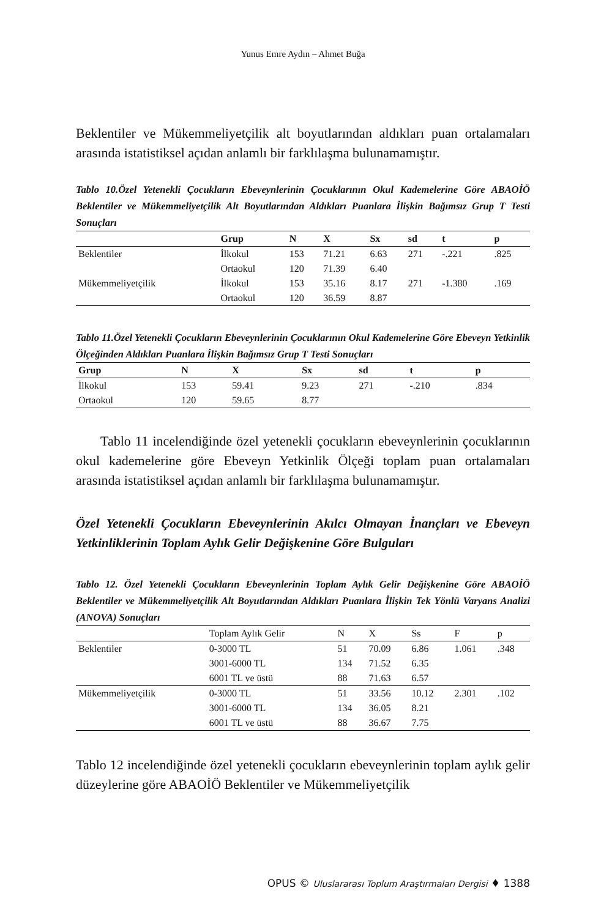Yunus Emre Aydın – Ahmet Buğa
Beklentiler ve Mükemmeliyetçilik alt boyutlarından aldıkları puan ortalamaları arasında istatistiksel açıdan anlamlı bir farklılaşma bulunamamıştır.
Tablo 10.Özel Yetenekli Çocukların Ebeveynlerinin Çocuklarının Okul Kademelerine Göre ABAOİÖ Beklentiler ve Mükemmeliyetçilik Alt Boyutlarından Aldıkları Puanlara İlişkin Bağımsız Grup T Testi Sonuçları
| | Grup | N | X | Sx | sd | t | p |
| --- | --- | --- | --- | --- | --- | --- | --- |
| Beklentiler | İlkokul | 153 | 71.21 | 6.63 | 271 | -.221 | .825 |
| | Ortaokul | 120 | 71.39 | 6.40 | | | |
| Mükemmeliyetçilik | İlkokul | 153 | 35.16 | 8.17 | 271 | -1.380 | .169 |
| | Ortaokul | 120 | 36.59 | 8.87 | | | |
Tablo 11.Özel Yetenekli Çocukların Ebeveynlerinin Çocuklarının Okul Kademelerine Göre Ebeveyn Yetkinlik Ölçeğinden Aldıkları Puanlara İlişkin Bağımsız Grup T Testi Sonuçları
| Grup | N | X | Sx | sd | t | p |
| --- | --- | --- | --- | --- | --- | --- |
| İlkokul | 153 | 59.41 | 9.23 | 271 | -.210 | .834 |
| Ortaokul | 120 | 59.65 | 8.77 | | | |
Tablo 11 incelendiğinde özel yetenekli çocukların ebeveynlerinin çocuklarının okul kademelerine göre Ebeveyn Yetkinlik Ölçeği toplam puan ortalamaları arasında istatistiksel açıdan anlamlı bir farklılaşma bulunamamıştır.
Özel Yetenekli Çocukların Ebeveynlerinin Akılcı Olmayan İnançları ve Ebeveyn Yetkinliklerinin Toplam Aylık Gelir Değişkenine Göre Bulguları
Tablo 12. Özel Yetenekli Çocukların Ebeveynlerinin Toplam Aylık Gelir Değişkenine Göre ABAOİÖ Beklentiler ve Mükemmeliyetçilik Alt Boyutlarından Aldıkları Puanlara İlişkin Tek Yönlü Varyans Analizi (ANOVA) Sonuçları
| | Toplam Aylık Gelir | N | X | Ss | F | p |
| --- | --- | --- | --- | --- | --- | --- |
| Beklentiler | 0-3000 TL | 51 | 70.09 | 6.86 | 1.061 | .348 |
| | 3001-6000 TL | 134 | 71.52 | 6.35 | | |
| | 6001 TL ve üstü | 88 | 71.63 | 6.57 | | |
| Mükemmeliyetçilik | 0-3000 TL | 51 | 33.56 | 10.12 | 2.301 | .102 |
| | 3001-6000 TL | 134 | 36.05 | 8.21 | | |
| | 6001 TL ve üstü | 88 | 36.67 | 7.75 | | |
Tablo 12 incelendiğinde özel yetenekli çocukların ebeveynlerinin toplam aylık gelir düzeylerine göre ABAOİÖ Beklentiler ve Mükemmeliyetçilik
OPUS © Uluslararası Toplum Araştırmaları Dergisi ♦ 1388